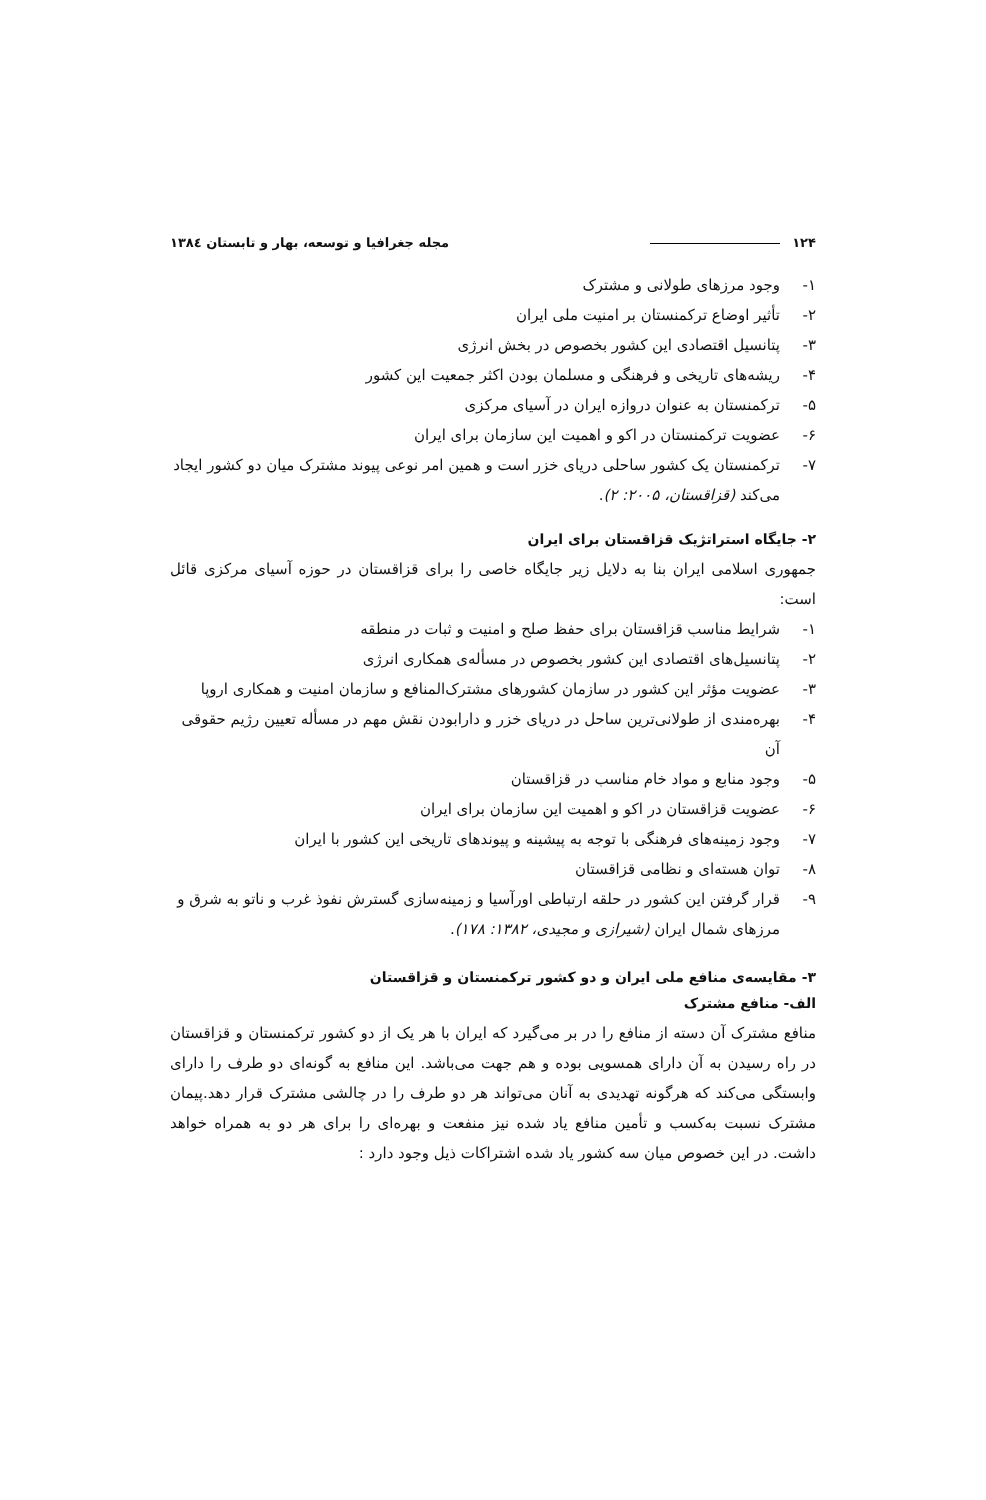۱۲۴ مجله جغرافیا و توسعه، بهار و تابستان ۱۳۸٤
۱- وجود مرزهای طولانی و مشترک
۲- تأثیر اوضاع ترکمنستان بر امنیت ملی ایران
۳- پتانسیل اقتصادی این کشور بخصوص در بخش انرژی
۴- ریشه‌های تاریخی و فرهنگی و مسلمان بودن اکثر جمعیت این کشور
۵- ترکمنستان به عنوان دروازه ایران در آسیای مرکزی
۶- عضویت ترکمنستان در اکو و اهمیت این سازمان برای ایران
۷- ترکمنستان یک کشور ساحلی دریای خزر است و همین امر نوعی پیوند مشترک میان دو کشور ایجاد می‌کند (قزاقستان، ۲۰۰۵: ۲).
۲- جایگاه استراتژیک قزاقستان برای ایران
جمهوری اسلامی ایران بنا به دلایل زیر جایگاه خاصی را برای قزاقستان در حوزه آسیای مرکزی قائل است:
۱- شرایط مناسب قزاقستان برای حفظ صلح و امنیت و ثبات در منطقه
۲- پتانسیل‌های اقتصادی این کشور بخصوص در مسأله‌ی همکاری انرژی
۳- عضویت مؤثر این کشور در سازمان کشورهای مشترک‌المنافع و سازمان امنیت و همکاری اروپا
۴- بهره‌مندی از طولانی‌ترین ساحل در دریای خزر و دارابودن نقش مهم در مسأله تعیین رژیم حقوقی آن
۵- وجود منابع و مواد خام مناسب در قزاقستان
۶- عضویت قزاقستان در اکو و اهمیت این سازمان برای ایران
۷- وجود زمینه‌های فرهنگی با توجه به پیشینه و پیوندهای تاریخی این کشور با ایران
۸- توان هسته‌ای و نظامی قزاقستان
۹- قرار گرفتن این کشور در حلقه ارتباطی اورآسیا و زمینه‌سازی گسترش نفوذ غرب و ناتو به شرق و مرزهای شمال ایران (شیرازی و مجیدی، ۱۳۸۲: ۱۷۸).
۳- مقایسه‌ی منافع ملی ایران و دو کشور ترکمنستان و قزاقستان
الف- منافع مشترک
منافع مشترک آن دسته از منافع را در بر می‌گیرد که ایران با هر یک از دو کشور ترکمنستان و قزاقستان در راه رسیدن به آن دارای همسویی بوده و هم جهت می‌باشد. این منافع به گونه‌ای دو طرف را دارای وابستگی می‌کند که هرگونه تهدیدی به آنان می‌تواند هر دو طرف را در چالشی مشترک قرار دهد.پیمان مشترک نسبت به‌کسب و تأمین منافع یاد شده نیز منفعت و بهره‌ای را برای هر دو به همراه خواهد داشت. در این خصوص میان سه کشور یاد شده اشتراکات ذیل وجود دارد :